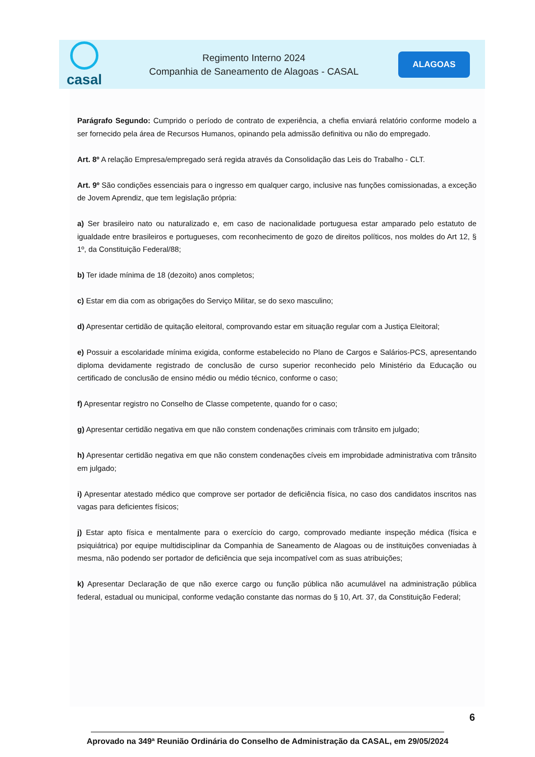casal
Regimento Interno 2024
Companhia de Saneamento de Alagoas - CASAL
ALAGOAS
Parágrafo Segundo: Cumprido o período de contrato de experiência, a chefia enviará relatório conforme modelo a ser fornecido pela área de Recursos Humanos, opinando pela admissão definitiva ou não do empregado.
Art. 8º A relação Empresa/empregado será regida através da Consolidação das Leis do Trabalho - CLT.
Art. 9º São condições essenciais para o ingresso em qualquer cargo, inclusive nas funções comissionadas, a exceção de Jovem Aprendiz, que tem legislação própria:
a) Ser brasileiro nato ou naturalizado e, em caso de nacionalidade portuguesa estar amparado pelo estatuto de igualdade entre brasileiros e portugueses, com reconhecimento de gozo de direitos políticos, nos moldes do Art 12, § 1º, da Constituição Federal/88;
b) Ter idade mínima de 18 (dezoito) anos completos;
c) Estar em dia com as obrigações do Serviço Militar, se do sexo masculino;
d) Apresentar certidão de quitação eleitoral, comprovando estar em situação regular com a Justiça Eleitoral;
e) Possuir a escolaridade mínima exigida, conforme estabelecido no Plano de Cargos e Salários-PCS, apresentando diploma devidamente registrado de conclusão de curso superior reconhecido pelo Ministério da Educação ou certificado de conclusão de ensino médio ou médio técnico, conforme o caso;
f) Apresentar registro no Conselho de Classe competente, quando for o caso;
g) Apresentar certidão negativa em que não constem condenações criminais com trânsito em julgado;
h) Apresentar certidão negativa em que não constem condenações cíveis em improbidade administrativa com trânsito em julgado;
i) Apresentar atestado médico que comprove ser portador de deficiência física, no caso dos candidatos inscritos nas vagas para deficientes físicos;
j) Estar apto física e mentalmente para o exercício do cargo, comprovado mediante inspeção médica (física e psiquiátrica) por equipe multidisciplinar da Companhia de Saneamento de Alagoas ou de instituições conveniadas à mesma, não podendo ser portador de deficiência que seja incompatível com as suas atribuições;
k) Apresentar Declaração de que não exerce cargo ou função pública não acumulável na administração pública federal, estadual ou municipal, conforme vedação constante das normas do § 10, Art. 37, da Constituição Federal;
6
Aprovado na 349ª Reunião Ordinária do Conselho de Administração da CASAL, em 29/05/2024